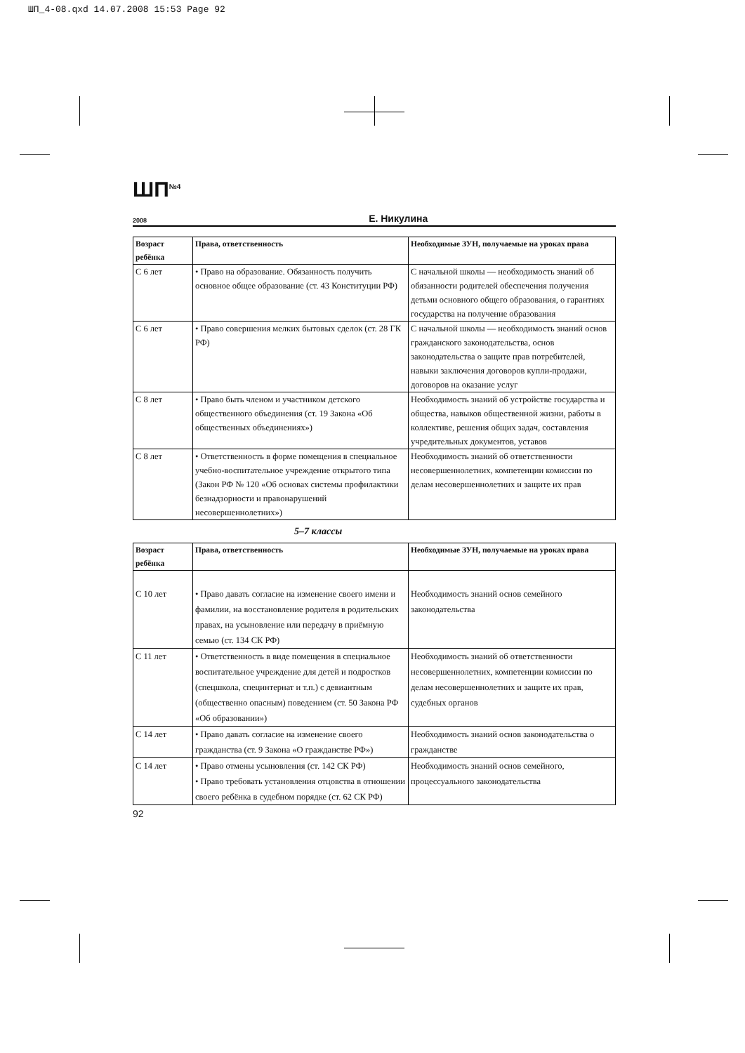ШП_4-08.qxd 14.07.2008 15:53 Page 92
ШП<sup>№4</sup>
<sub>2008</sub>
Е. Никулина
| Возраст ребёнка | Права, ответственность | Необходимые ЗУН, получаемые на уроках права |
| --- | --- | --- |
| С 6 лет | • Право на образование. Обязанность получить основное общее образование (ст. 43 Конституции РФ) | С начальной школы — необходимость знаний об обязанности родителей обеспечения получения детьми основного общего образования, о гарантиях государства на получение образования |
| С 6 лет | • Право совершения мелких бытовых сделок (ст. 28 ГК РФ) | С начальной школы — необходимость знаний основ гражданского законодательства, основ законодательства о защите прав потребителей, навыки заключения договоров купли-продажи, договоров на оказание услуг |
| С 8 лет | • Право быть членом и участником детского общественного объединения (ст. 19 Закона «Об общественных объединениях») | Необходимость знаний об устройстве государства и общества, навыков общественной жизни, работы в коллективе, решения общих задач, составления учредительных документов, уставов |
| С 8 лет | • Ответственность в форме помещения в специальное учебно-воспитательное учреждение открытого типа (Закон РФ № 120 «Об основах системы профилактики безнадзорности и правонарушений несовершеннолетних») | Необходимость знаний об ответственности несовершеннолетних, компетенции комиссии по делам несовершеннолетних и защите их прав |
5–7 классы
| Возраст ребёнка | Права, ответственность | Необходимые ЗУН, получаемые на уроках права |
| --- | --- | --- |
| С 10 лет | • Право давать согласие на изменение своего имени и фамилии, на восстановление родителя в родительских правах, на усыновление или передачу в приёмную семью (ст. 134 СК РФ) | Необходимость знаний основ семейного законодательства |
| С 11 лет | • Ответственность в виде помещения в специальное воспитательное учреждение для детей и подростков (спецшкола, специнтернат и т.п.) с девиантным (общественно опасным) поведением (ст. 50 Закона РФ «Об образовании») | Необходимость знаний об ответственности несовершеннолетних, компетенции комиссии по делам несовершеннолетних и защите их прав, судебных органов |
| С 14 лет | • Право давать согласие на изменение своего гражданства (ст. 9 Закона «О гражданстве РФ») | Необходимость знаний основ законодательства о гражданстве |
| С 14 лет | • Право отмены усыновления (ст. 142 СК РФ) • Право требовать установления отцовства в отношении своего ребёнка в судебном порядке (ст. 62 СК РФ) | Необходимость знаний основ семейного, процессуального законодательства |
92